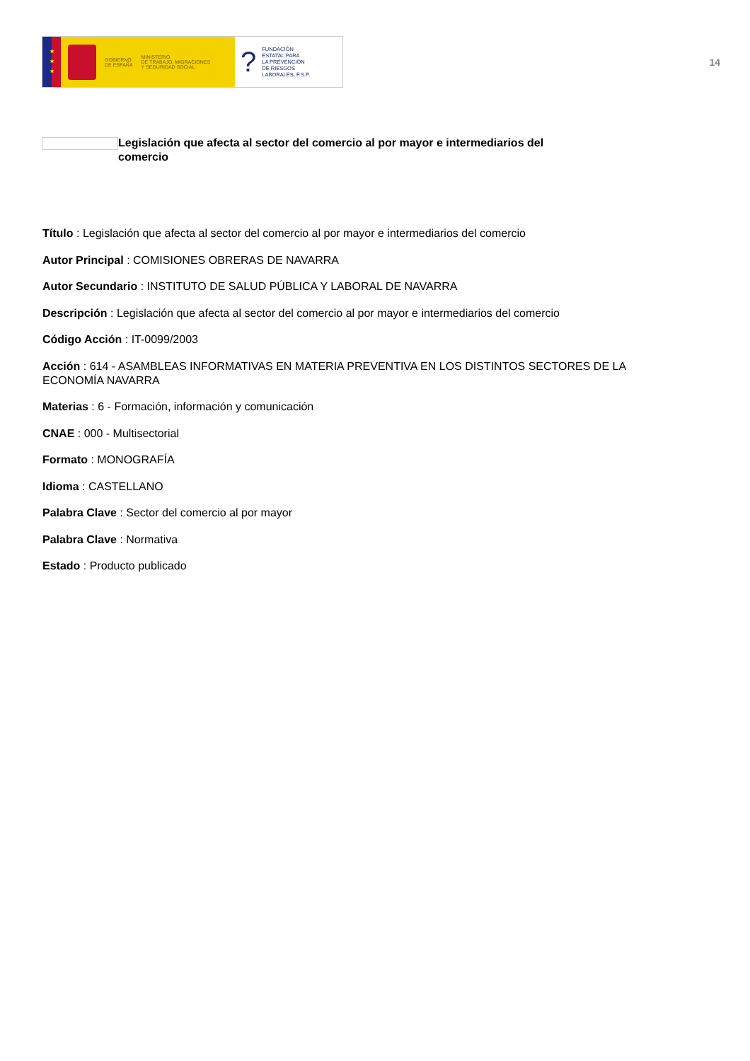★
★
★
GOBIERNO
DE ESPAÑA
MINISTERIO
DE TRABAJO, MIGRACIONES
Y SEGURIDAD SOCIAL
?
FUNDACIÓN
ESTATAL PARA
LA PREVENCIÓN
DE RIESGOS
LABORALES, F.S.P.
14
Legislación que afecta al sector del comercio al por mayor e intermediarios del comercio
Título : Legislación que afecta al sector del comercio al por mayor e intermediarios del comercio
Autor Principal : COMISIONES OBRERAS DE NAVARRA
Autor Secundario : INSTITUTO DE SALUD PÚBLICA Y LABORAL DE NAVARRA
Descripción : Legislación que afecta al sector del comercio al por mayor e intermediarios del comercio
Código Acción : IT-0099/2003
Acción : 614 - ASAMBLEAS INFORMATIVAS EN MATERIA PREVENTIVA EN LOS DISTINTOS SECTORES DE LA ECONOMÍA NAVARRA
Materias : 6 - Formación, información y comunicación
CNAE : 000 - Multisectorial
Formato : MONOGRAFÍA
Idioma : CASTELLANO
Palabra Clave : Sector del comercio al por mayor
Palabra Clave : Normativa
Estado : Producto publicado